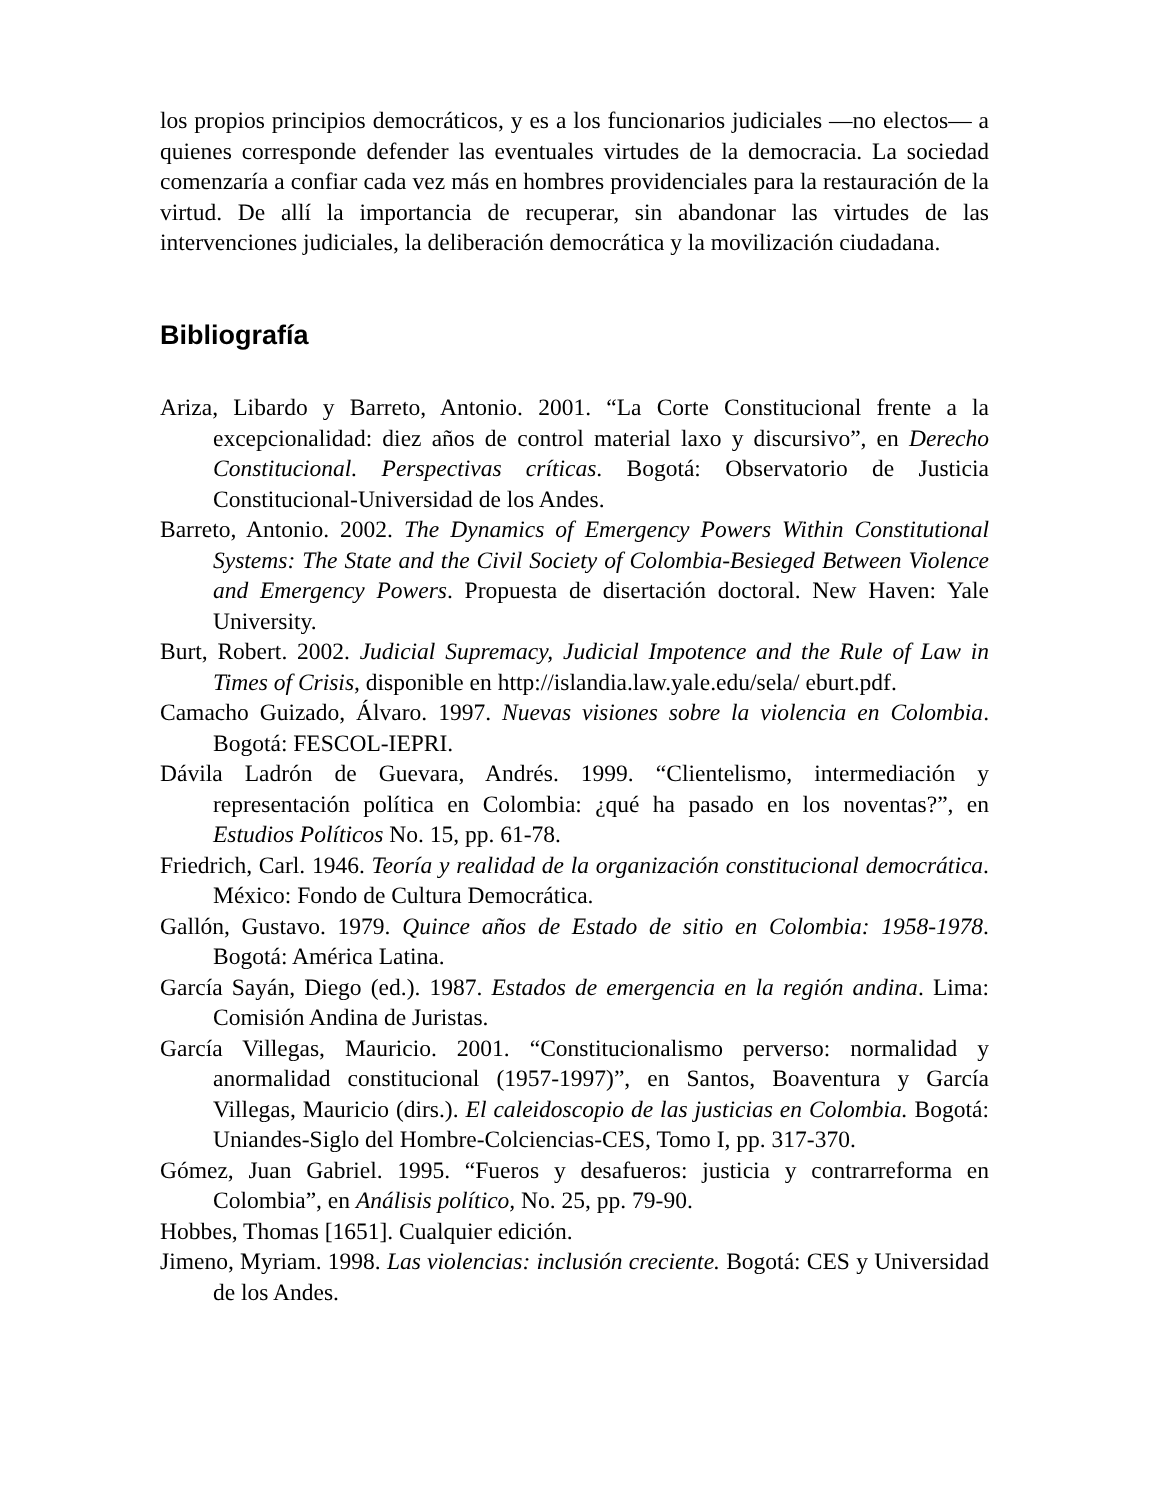los propios principios democráticos, y es a los funcionarios judiciales —no electos— a quienes corresponde defender las eventuales virtudes de la democracia. La sociedad comenzaría a confiar cada vez más en hombres providenciales para la restauración de la virtud. De allí la importancia de recuperar, sin abandonar las virtudes de las intervenciones judiciales, la deliberación democrática y la movilización ciudadana.
Bibliografía
Ariza, Libardo y Barreto, Antonio. 2001. “La Corte Constitucional frente a la excepcionalidad: diez años de control material laxo y discursivo”, en Derecho Constitucional. Perspectivas críticas. Bogotá: Observatorio de Justicia Constitucional-Universidad de los Andes.
Barreto, Antonio. 2002. The Dynamics of Emergency Powers Within Constitutional Systems: The State and the Civil Society of Colombia-Besieged Between Violence and Emergency Powers. Propuesta de disertación doctoral. New Haven: Yale University.
Burt, Robert. 2002. Judicial Supremacy, Judicial Impotence and the Rule of Law in Times of Crisis, disponible en http://islandia.law.yale.edu/sela/ eburt.pdf.
Camacho Guizado, Álvaro. 1997. Nuevas visiones sobre la violencia en Colombia. Bogotá: FESCOL-IEPRI.
Dávila Ladrón de Guevara, Andrés. 1999. “Clientelismo, intermediación y representación política en Colombia: ¿qué ha pasado en los noventas?”, en Estudios Políticos No. 15, pp. 61-78.
Friedrich, Carl. 1946. Teoría y realidad de la organización constitucional democrática. México: Fondo de Cultura Democrática.
Gallón, Gustavo. 1979. Quince años de Estado de sitio en Colombia: 1958-1978. Bogotá: América Latina.
García Sayán, Diego (ed.). 1987. Estados de emergencia en la región andina. Lima: Comisión Andina de Juristas.
García Villegas, Mauricio. 2001. “Constitucionalismo perverso: normalidad y anormalidad constitucional (1957-1997)”, en Santos, Boaventura y García Villegas, Mauricio (dirs.). El caleidoscopio de las justicias en Colombia. Bogotá: Uniandes-Siglo del Hombre-Colciencias-CES, Tomo I, pp. 317-370.
Gómez, Juan Gabriel. 1995. “Fueros y desafueros: justicia y contrarreforma en Colombia”, en Análisis político, No. 25, pp. 79-90.
Hobbes, Thomas [1651]. Cualquier edición.
Jimeno, Myriam. 1998. Las violencias: inclusión creciente. Bogotá: CES y Universidad de los Andes.